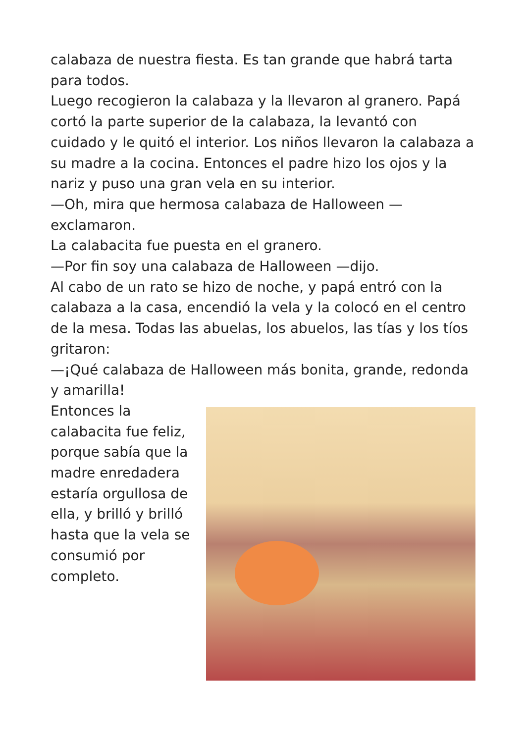calabaza de nuestra fiesta. Es tan grande que habrá tarta para todos.
Luego recogieron la calabaza y la llevaron al granero. Papá cortó la parte superior de la calabaza, la levantó con cuidado y le quitó el interior. Los niños llevaron la calabaza a su madre a la cocina. Entonces el padre hizo los ojos y la nariz y puso una gran vela en su interior.
—Oh, mira que hermosa calabaza de Halloween — exclamaron.
La calabacita fue puesta en el granero.
—Por fin soy una calabaza de Halloween —dijo.
Al cabo de un rato se hizo de noche, y papá entró con la calabaza a la casa, encendió la vela y la colocó en el centro de la mesa. Todas las abuelas, los abuelos, las tías y los tíos gritaron:
—¡Qué calabaza de Halloween más bonita, grande, redonda y amarilla!
Entonces la calabacita fue feliz, porque sabía que la madre enredadera estaría orgullosa de ella, y brilló y brilló hasta que la vela se consumió por completo.